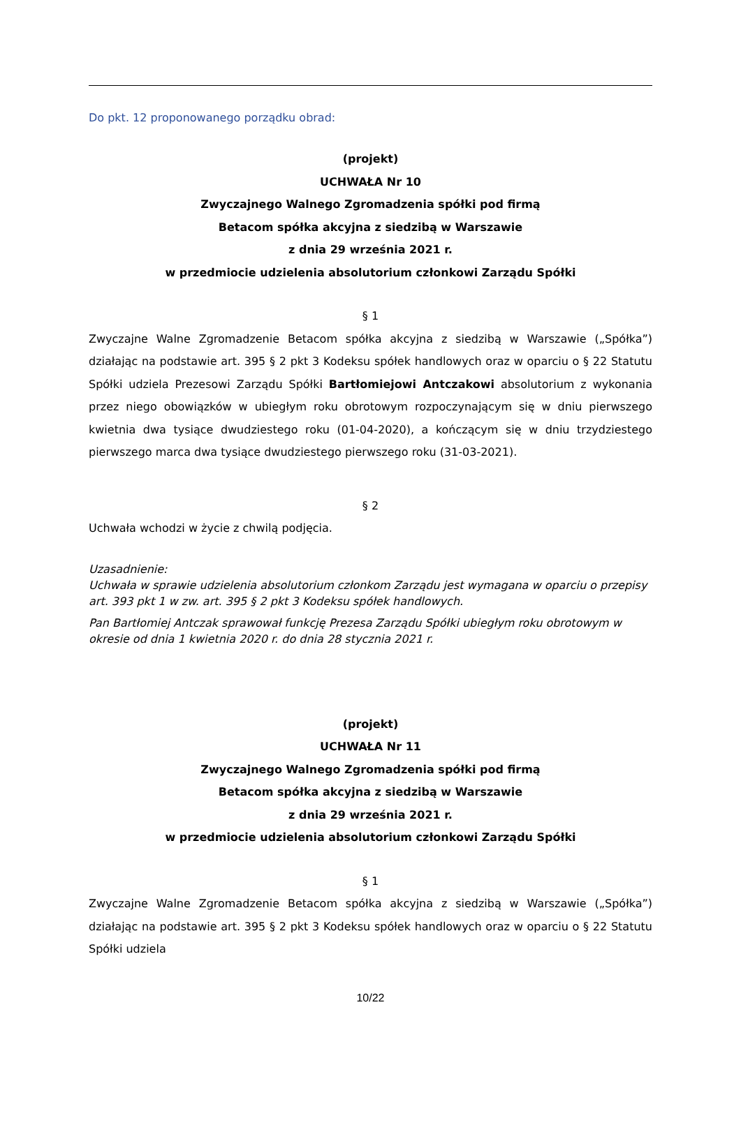Do pkt. 12 proponowanego porządku obrad:
(projekt)
UCHWAŁA Nr 10
Zwyczajnego Walnego Zgromadzenia spółki pod firmą
Betacom spółka akcyjna z siedzibą w Warszawie
z dnia 29 września 2021 r.
w przedmiocie udzielenia absolutorium członkowi Zarządu Spółki
§ 1
Zwyczajne Walne Zgromadzenie Betacom spółka akcyjna z siedzibą w Warszawie („Spółka”) działając na podstawie art. 395 § 2 pkt 3 Kodeksu spółek handlowych oraz w oparciu o § 22 Statutu Spółki udziela Prezesowi Zarządu Spółki Bartłomiejowi Antczakowi absolutorium z wykonania przez niego obowiązków w ubiegłym roku obrotowym rozpoczynającym się w dniu pierwszego kwietnia dwa tysiące dwudziestego roku (01-04-2020), a kończącym się w dniu trzydziestego pierwszego marca dwa tysiące dwudziestego pierwszego roku (31-03-2021).
§ 2
Uchwała wchodzi w życie z chwilą podjęcia.
Uzasadnienie:
Uchwała w sprawie udzielenia absolutorium członkom Zarządu jest wymagana w oparciu o przepisy art. 393 pkt 1 w zw. art. 395 § 2 pkt 3 Kodeksu spółek handlowych.
Pan Bartłomiej Antczak sprawował funkcję Prezesa Zarządu Spółki ubiegłym roku obrotowym w okresie od dnia 1 kwietnia 2020 r. do dnia 28 stycznia 2021 r.
(projekt)
UCHWAŁA Nr 11
Zwyczajnego Walnego Zgromadzenia spółki pod firmą
Betacom spółka akcyjna z siedzibą w Warszawie
z dnia 29 września 2021 r.
w przedmiocie udzielenia absolutorium członkowi Zarządu Spółki
§ 1
Zwyczajne Walne Zgromadzenie Betacom spółka akcyjna z siedzibą w Warszawie („Spółka”) działając na podstawie art. 395 § 2 pkt 3 Kodeksu spółek handlowych oraz w oparciu o § 22 Statutu Spółki udziela
10/22